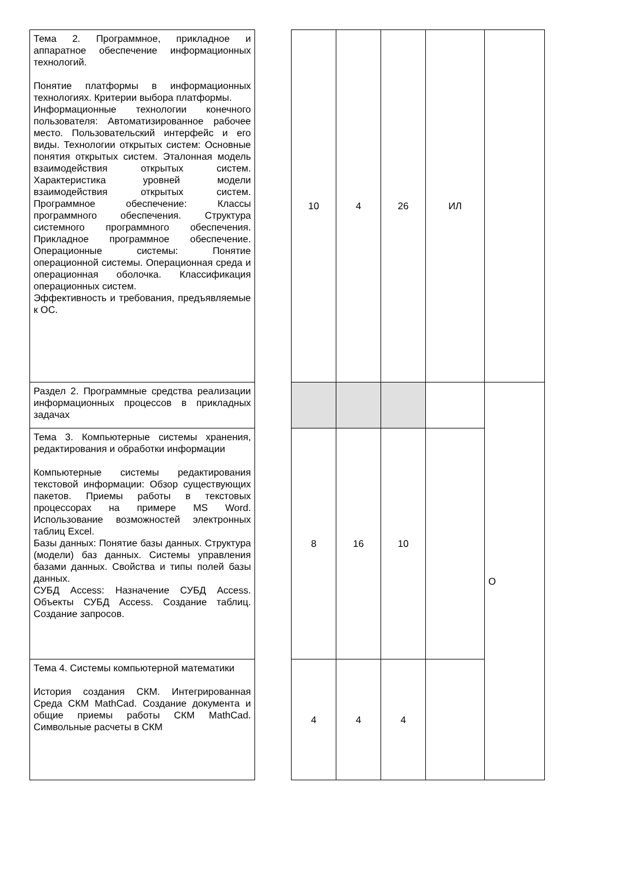| Тема 2. Программное, прикладное и аппаратное обеспечение информационных технологий. Понятие платформы в информационных технологиях. Критерии выбора платформы. Информационные технологии конечного пользователя: Автоматизированное рабочее место. Пользовательский интерфейс и его виды. Технологии открытых систем: Основные понятия открытых систем. Эталонная модель взаимодействия открытых систем. Характеристика уровней модели взаимодействия открытых систем. Программное обеспечение: Классы программного обеспечения. Структура системного программного обеспечения. Прикладное программное обеспечение. Операционные системы: Понятие операционной системы. Операционная среда и операционная оболочка. Классификация операционных систем. Эффективность и требования, предъявляемые к ОС. | | 10 | 4 | 26 | ИЛ | |
| Раздел 2. Программные средства реализации информационных процессов в прикладных задачах | | | | | | О |
| Тема 3. Компьютерные системы хранения, редактирования и обработки информации Компьютерные системы редактирования текстовой информации: Обзор существующих пакетов. Приемы работы в текстовых процессорах на примере MS Word. Использование возможностей электронных таблиц Excel. Базы данных: Понятие базы данных. Структура (модели) баз данных. Системы управления базами данных. Свойства и типы полей базы данных. СУБД Access: Назначение СУБД Access. Объекты СУБД Access. Создание таблиц. Создание запросов. | | 8 | 16 | 10 | | |
| Тема 4. Системы компьютерной математики История создания СКМ. Интегрированная Среда СКМ MathCad. Создание документа и общие приемы работы СКМ MathCad. Символьные расчеты в СКМ | | 4 | 4 | 4 | | |